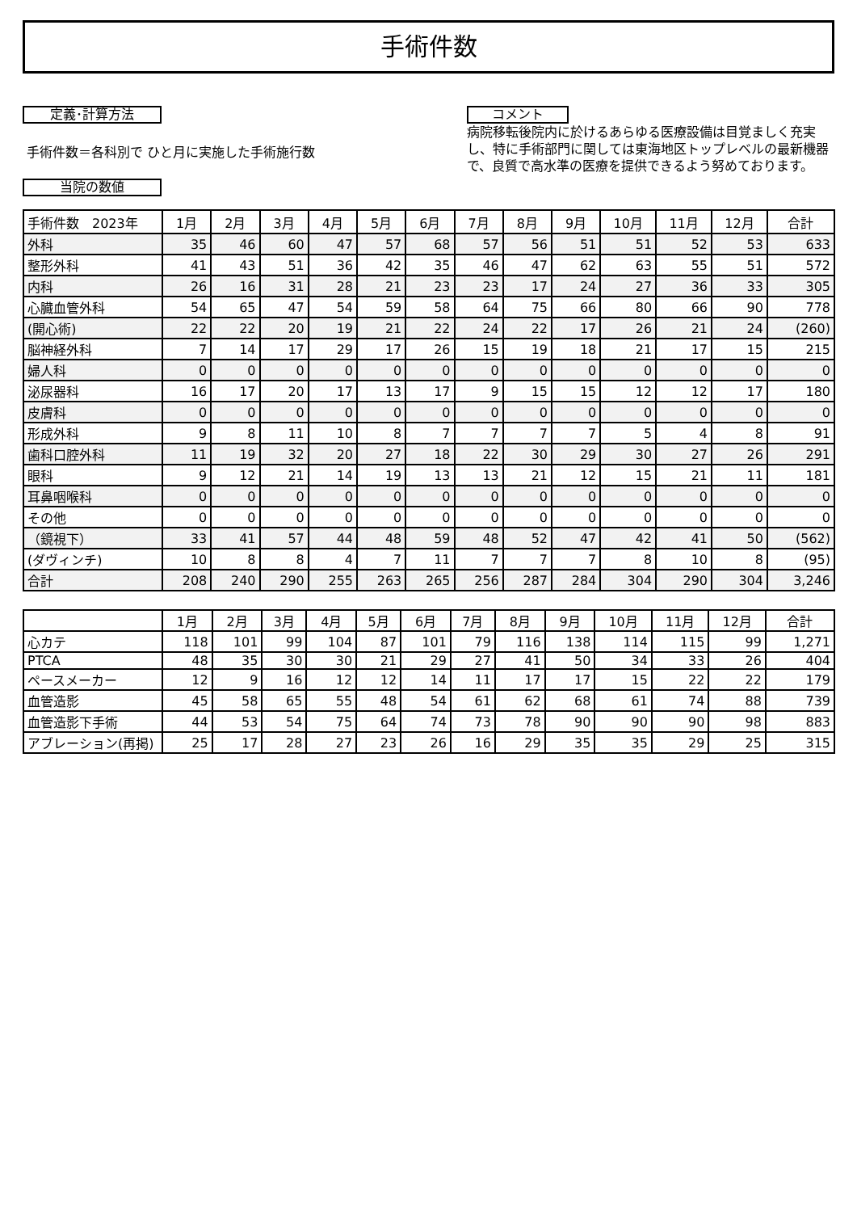手術件数
定義･計算方法
手術件数＝各科別で ひと月に実施した手術施行数
当院の数値
コメント
病院移転後院内に於けるあらゆる医療設備は目覚ましく充実し、特に手術部門に関しては東海地区トップレベルの最新機器で、良質で高水準の医療を提供できるよう努めております。
| 手術件数 2023年 | 1月 | 2月 | 3月 | 4月 | 5月 | 6月 | 7月 | 8月 | 9月 | 10月 | 11月 | 12月 | 合計 |
| --- | --- | --- | --- | --- | --- | --- | --- | --- | --- | --- | --- | --- | --- |
| 外科 | 35 | 46 | 60 | 47 | 57 | 68 | 57 | 56 | 51 | 51 | 52 | 53 | 633 |
| 整形外科 | 41 | 43 | 51 | 36 | 42 | 35 | 46 | 47 | 62 | 63 | 55 | 51 | 572 |
| 内科 | 26 | 16 | 31 | 28 | 21 | 23 | 23 | 17 | 24 | 27 | 36 | 33 | 305 |
| 心臓血管外科 | 54 | 65 | 47 | 54 | 59 | 58 | 64 | 75 | 66 | 80 | 66 | 90 | 778 |
| (開心術) | 22 | 22 | 20 | 19 | 21 | 22 | 24 | 22 | 17 | 26 | 21 | 24 | (260) |
| 脳神経外科 | 7 | 14 | 17 | 29 | 17 | 26 | 15 | 19 | 18 | 21 | 17 | 15 | 215 |
| 婦人科 | 0 | 0 | 0 | 0 | 0 | 0 | 0 | 0 | 0 | 0 | 0 | 0 | 0 |
| 泌尿器科 | 16 | 17 | 20 | 17 | 13 | 17 | 9 | 15 | 15 | 12 | 12 | 17 | 180 |
| 皮膚科 | 0 | 0 | 0 | 0 | 0 | 0 | 0 | 0 | 0 | 0 | 0 | 0 | 0 |
| 形成外科 | 9 | 8 | 11 | 10 | 8 | 7 | 7 | 7 | 7 | 5 | 4 | 8 | 91 |
| 歯科口腔外科 | 11 | 19 | 32 | 20 | 27 | 18 | 22 | 30 | 29 | 30 | 27 | 26 | 291 |
| 眼科 | 9 | 12 | 21 | 14 | 19 | 13 | 13 | 21 | 12 | 15 | 21 | 11 | 181 |
| 耳鼻咽喉科 | 0 | 0 | 0 | 0 | 0 | 0 | 0 | 0 | 0 | 0 | 0 | 0 | 0 |
| その他 | 0 | 0 | 0 | 0 | 0 | 0 | 0 | 0 | 0 | 0 | 0 | 0 | 0 |
| （鏡視下） | 33 | 41 | 57 | 44 | 48 | 59 | 48 | 52 | 47 | 42 | 41 | 50 | (562) |
| (ダヴィンチ) | 10 | 8 | 8 | 4 | 7 | 11 | 7 | 7 | 7 | 8 | 10 | 8 | (95) |
| 合計 | 208 | 240 | 290 | 255 | 263 | 265 | 256 | 287 | 284 | 304 | 290 | 304 | 3,246 |
| | 1月 | 2月 | 3月 | 4月 | 5月 | 6月 | 7月 | 8月 | 9月 | 10月 | 11月 | 12月 | 合計 |
| --- | --- | --- | --- | --- | --- | --- | --- | --- | --- | --- | --- | --- | --- |
| 心カテ | 118 | 101 | 99 | 104 | 87 | 101 | 79 | 116 | 138 | 114 | 115 | 99 | 1,271 |
| PTCA | 48 | 35 | 30 | 30 | 21 | 29 | 27 | 41 | 50 | 34 | 33 | 26 | 404 |
| ペースメーカー | 12 | 9 | 16 | 12 | 12 | 14 | 11 | 17 | 17 | 15 | 22 | 22 | 179 |
| 血管造影 | 45 | 58 | 65 | 55 | 48 | 54 | 61 | 62 | 68 | 61 | 74 | 88 | 739 |
| 血管造影下手術 | 44 | 53 | 54 | 75 | 64 | 74 | 73 | 78 | 90 | 90 | 90 | 98 | 883 |
| アブレーション(再掲) | 25 | 17 | 28 | 27 | 23 | 26 | 16 | 29 | 35 | 35 | 29 | 25 | 315 |